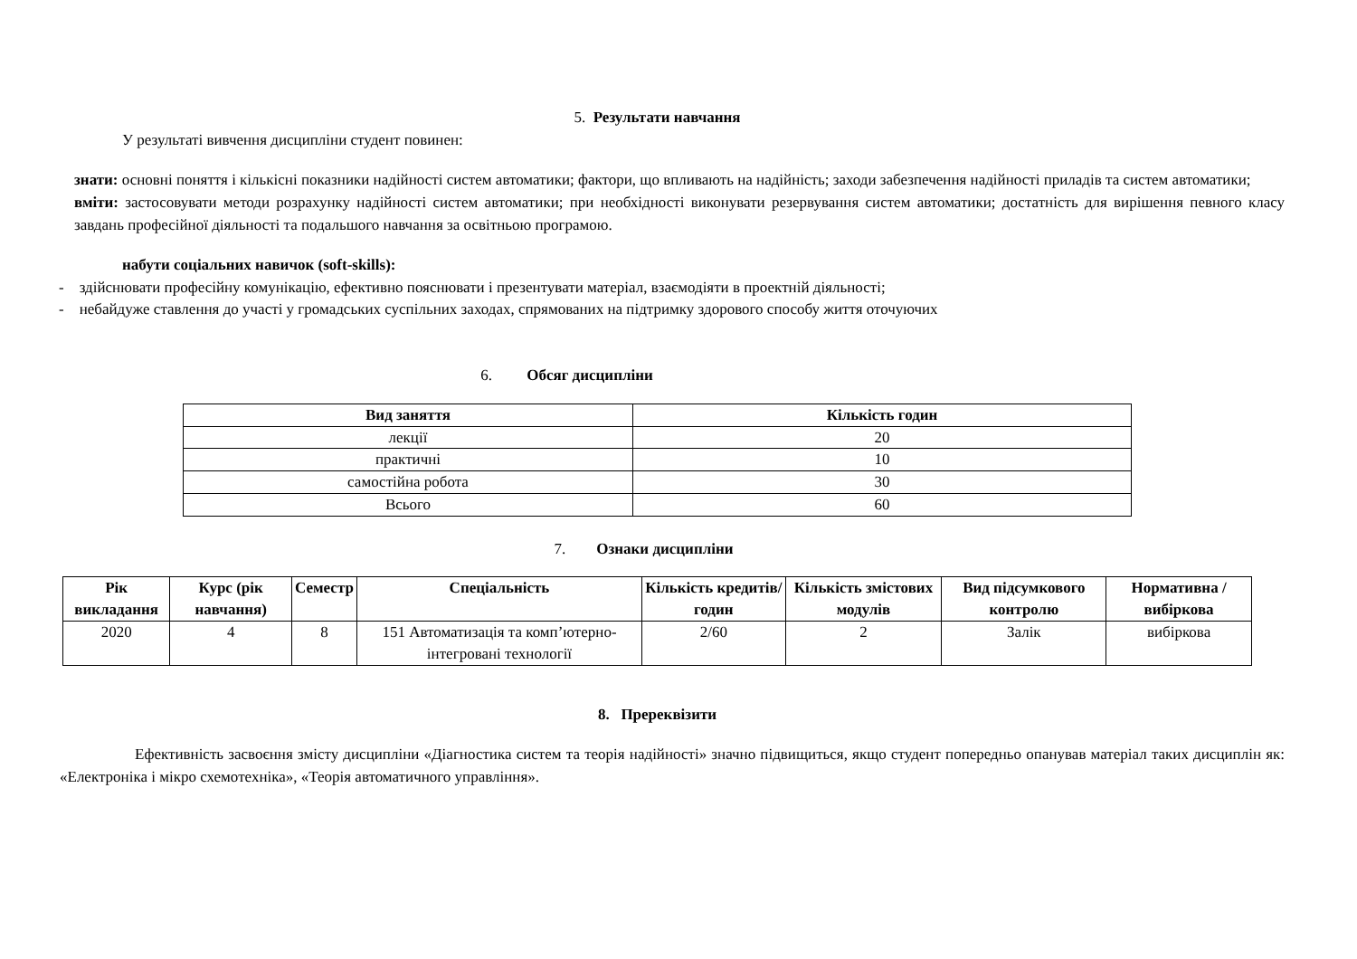5. Результати навчання
У результаті вивчення дисципліни студент повинен:
знати: основні поняття і кількісні показники надійності систем автоматики; фактори, що впливають на надійність; заходи забезпечення надійності приладів та систем автоматики;
вміти: застосовувати методи розрахунку надійності систем автоматики; при необхідності виконувати резервування систем автоматики; достатність для вирішення певного класу завдань професійної діяльності та подальшого навчання за освітньою програмою.
набути соціальних навичок (soft-skills):
- здійснювати професійну комунікацію, ефективно пояснювати і презентувати матеріал, взаємодіяти в проектній діяльності;
- небайдуже ставлення до участі у громадських суспільних заходах, спрямованих на підтримку здорового способу життя оточуючих
6. Обсяг дисципліни
| Вид заняття | Кількість годин |
| --- | --- |
| лекції | 20 |
| практичні | 10 |
| самостійна робота | 30 |
| Всього | 60 |
7. Ознаки дисципліни
| Рік викладання | Курс (рік навчання) | Семестр | Спеціальність | Кількість кредитів/годин | Кількість змістових модулів | Вид підсумкового контролю | Нормативна / вибіркова |
| --- | --- | --- | --- | --- | --- | --- | --- |
| 2020 | 4 | 8 | 151 Автоматизація та комп’ютерно-інтегровані технології | 2/60 | 2 | Залік | вибіркова |
8. Пререквізити
Ефективність засвоєння змісту дисципліни «Діагностика систем та теорія надійності» значно підвищиться, якщо студент попередньо опанував матеріал таких дисциплін як: «Електроніка і мікро схемотехніка», «Теорія автоматичного управління».